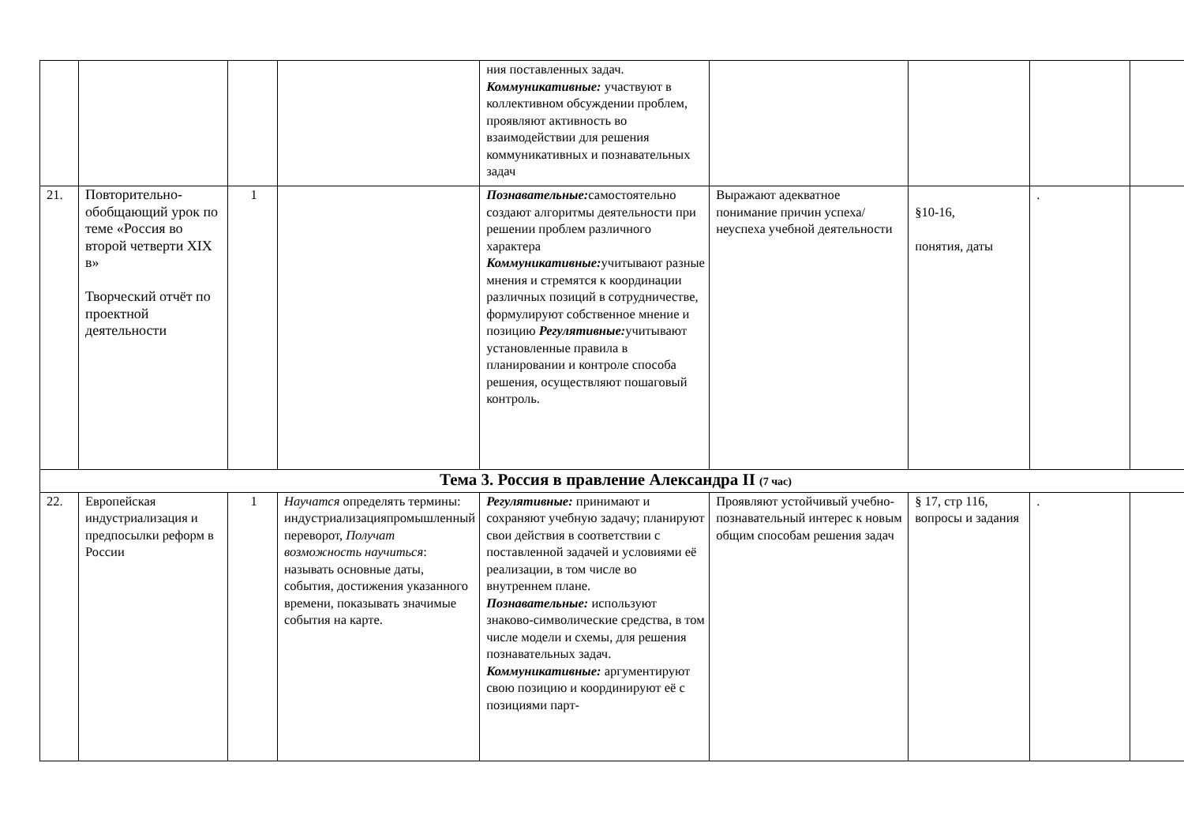| | | | | ния поставленных задач. Коммуникативные: участвуют в коллективном обсуждении проблем, проявляют активность во взаимодействии для решения коммуникативных и познавательных задач | | | | |
| 21. | Повторительно-обобщающий урок по теме «Россия во второй четверти XIX в» Творческий отчёт по проектной деятельности | 1 | | Познавательные: самостоятельно создают алгоритмы деятельности при решении проблем различного характера Коммуникативные: учитывают разные мнения и стремятся к координации различных позиций в сотрудничестве, формулируют собственное мнение и позицию Регулятивные: учитывают установленные правила в планировании и контроле способа решения, осуществляют пошаговый контроль. | Выражают адекватное понимание причин успеха/неуспеха учебной деятельности | §10-16, понятия, даты | . | |
| Тема 3. Россия в правление Александра II (7 час) | | | | | | | | |
| 22. | Европейская индустриализация и предпосылки реформ в России | 1 | Научатся определять термины: индустриализацияпромышленный переворот, Получат возможность научиться : называть основные даты, события, достижения указанного времени, показывать значимые события на карте. | Регулятивные: принимают и сохраняют учебную задачу; планируют свои действия в соответствии с поставленной задачей и условиями её реализации, в том числе во внутреннем плане. Познавательные: используют знаково-символические средства, в том числе модели и схемы, для решения познавательных задач. Коммуникативные: аргументируют свою позицию и координируют её с позициями парт- | Проявляют устойчивый учебно- познавательный интерес к новым общим способам решения задач | § 17, стр 116, вопросы и задания | . | |